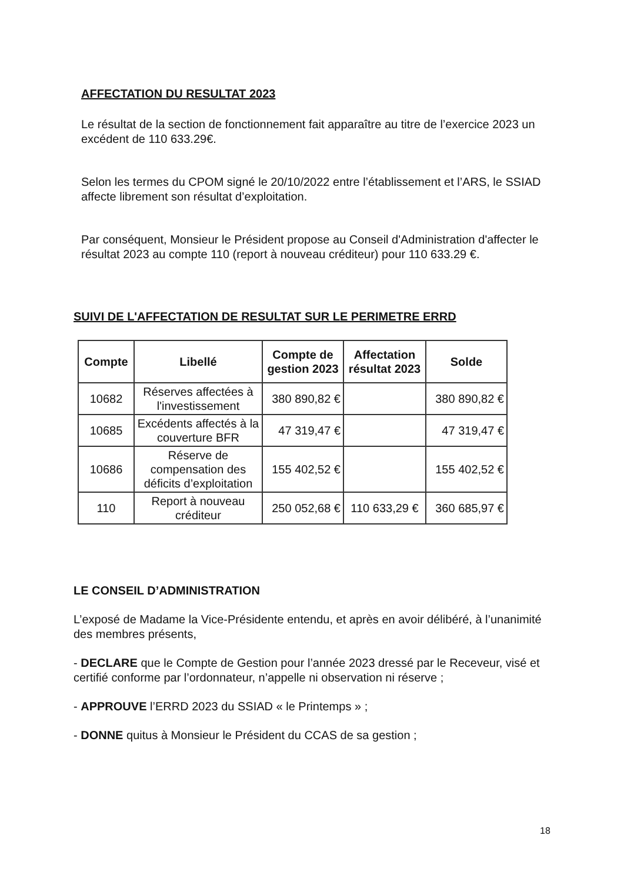AFFECTATION DU RESULTAT 2023
Le résultat de la section de fonctionnement fait apparaître au titre de l’exercice 2023 un excédent de 110 633.29€.
Selon les termes du CPOM signé le 20/10/2022 entre l’établissement et l’ARS, le SSIAD affecte librement son résultat d’exploitation.
Par conséquent, Monsieur le Président propose au Conseil d'Administration d'affecter le résultat 2023 au compte 110 (report à nouveau créditeur) pour 110 633.29 €.
SUIVI DE L'AFFECTATION DE RESULTAT SUR LE PERIMETRE ERRD
| Compte | Libellé | Compte de gestion 2023 | Affectation résultat 2023 | Solde |
| --- | --- | --- | --- | --- |
| 10682 | Réserves affectées à l'investissement | 380 890,82 € | | 380 890,82 € |
| 10685 | Excédents affectés à la couverture BFR | 47 319,47 € | | 47 319,47 € |
| 10686 | Réserve de compensation des déficits d’exploitation | 155 402,52 € | | 155 402,52 € |
| 110 | Report à nouveau créditeur | 250 052,68 € | 110 633,29 € | 360 685,97 € |
LE CONSEIL D’ADMINISTRATION
L’exposé de Madame la Vice-Présidente entendu, et après en avoir délibéré, à l’unanimité des membres présents,
- DECLARE que le Compte de Gestion pour l’année 2023 dressé par le Receveur, visé et certifié conforme par l’ordonnateur, n’appelle ni observation ni réserve ;
- APPROUVE l’ERRD 2023 du SSIAD « le Printemps » ;
- DONNE quitus à Monsieur le Président du CCAS de sa gestion ;
18